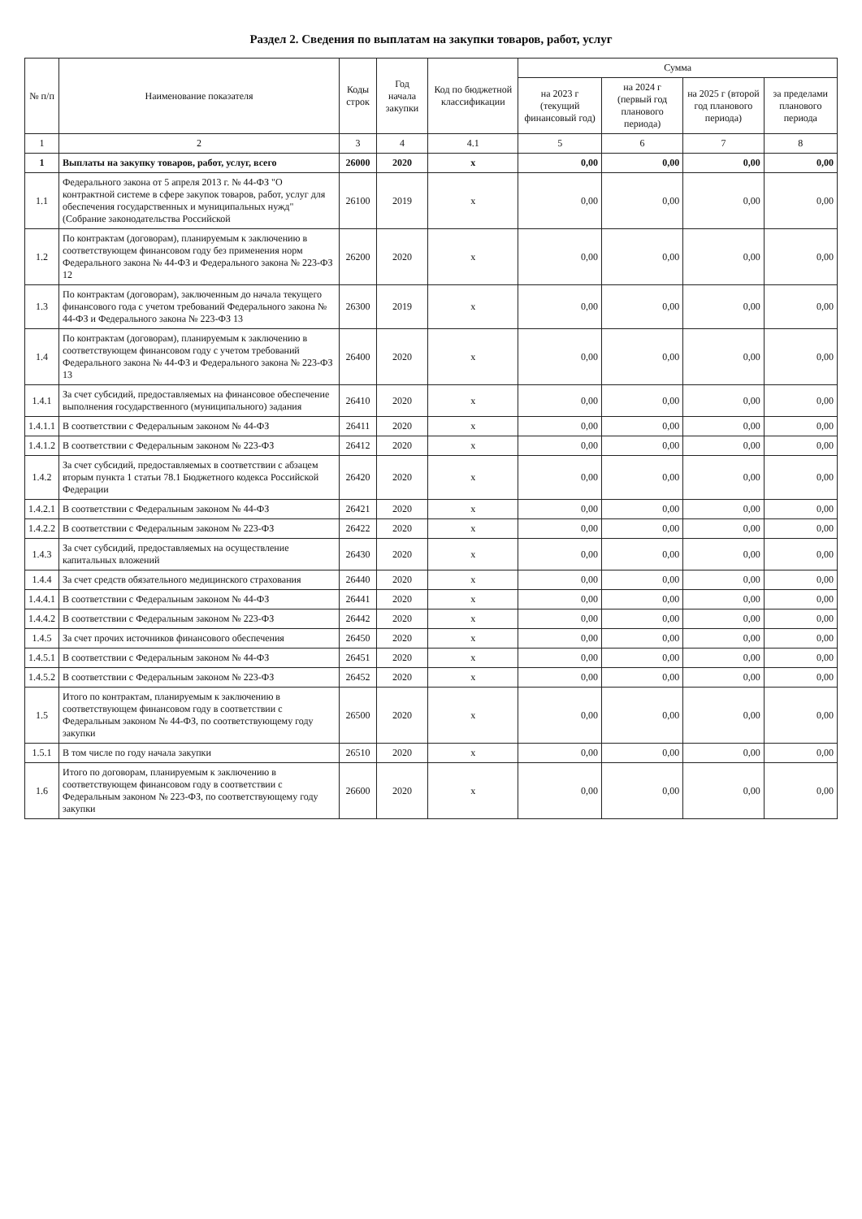Раздел 2. Сведения по выплатам на закупки товаров, работ, услуг
| № п/п | Наименование показателя | Коды строк | Год начала закупки | Код по бюджетной классификации | Сумма | | | |
| --- | --- | --- | --- | --- | --- | --- | --- | --- |
| | | | | | на 2023 г (текущий финансовый год) | на 2024 г (первый год планового периода) | на 2025 г (второй год планового периода) | за пределами планового периода |
| 1 | 2 | 3 | 4 | 4.1 | 5 | 6 | 7 | 8 |
| 1 | Выплаты на закупку товаров, работ, услуг, всего | 26000 | 2020 | x | 0,00 | 0,00 | 0,00 | 0,00 |
| 1.1 | Федерального закона от 5 апреля 2013 г. № 44-ФЗ "О контрактной системе в сфере закупок товаров, работ, услуг для обеспечения государственных и муниципальных нужд" (Собрание законодательства Российской | 26100 | 2019 | x | 0,00 | 0,00 | 0,00 | 0,00 |
| 1.2 | По контрактам (договорам), планируемым к заключению в соответствующем финансовом году без применения норм Федерального закона № 44-ФЗ и Федерального закона № 223-ФЗ 12 | 26200 | 2020 | x | 0,00 | 0,00 | 0,00 | 0,00 |
| 1.3 | По контрактам (договорам), заключенным до начала текущего финансового года с учетом требований Федерального закона № 44-ФЗ и Федерального закона № 223-ФЗ 13 | 26300 | 2019 | x | 0,00 | 0,00 | 0,00 | 0,00 |
| 1.4 | По контрактам (договорам), планируемым к заключению в соответствующем финансовом году с учетом требований Федерального закона № 44-ФЗ и Федерального закона № 223-ФЗ 13 | 26400 | 2020 | x | 0,00 | 0,00 | 0,00 | 0,00 |
| 1.4.1 | За счет субсидий, предоставляемых на финансовое обеспечение выполнения государственного (муниципального) задания | 26410 | 2020 | x | 0,00 | 0,00 | 0,00 | 0,00 |
| 1.4.1.1 | В соответствии с Федеральным законом № 44-ФЗ | 26411 | 2020 | x | 0,00 | 0,00 | 0,00 | 0,00 |
| 1.4.1.2 | В соответствии с Федеральным законом № 223-ФЗ | 26412 | 2020 | x | 0,00 | 0,00 | 0,00 | 0,00 |
| 1.4.2 | За счет субсидий, предоставляемых в соответствии с абзацем вторым пункта 1 статьи 78.1 Бюджетного кодекса Российской Федерации | 26420 | 2020 | x | 0,00 | 0,00 | 0,00 | 0,00 |
| 1.4.2.1 | В соответствии с Федеральным законом № 44-ФЗ | 26421 | 2020 | x | 0,00 | 0,00 | 0,00 | 0,00 |
| 1.4.2.2 | В соответствии с Федеральным законом № 223-ФЗ | 26422 | 2020 | x | 0,00 | 0,00 | 0,00 | 0,00 |
| 1.4.3 | За счет субсидий, предоставляемых на осуществление капитальных вложений | 26430 | 2020 | x | 0,00 | 0,00 | 0,00 | 0,00 |
| 1.4.4 | За счет средств обязательного медицинского страхования | 26440 | 2020 | x | 0,00 | 0,00 | 0,00 | 0,00 |
| 1.4.4.1 | В соответствии с Федеральным законом № 44-ФЗ | 26441 | 2020 | x | 0,00 | 0,00 | 0,00 | 0,00 |
| 1.4.4.2 | В соответствии с Федеральным законом № 223-ФЗ | 26442 | 2020 | x | 0,00 | 0,00 | 0,00 | 0,00 |
| 1.4.5 | За счет прочих источников финансового обеспечения | 26450 | 2020 | x | 0,00 | 0,00 | 0,00 | 0,00 |
| 1.4.5.1 | В соответствии с Федеральным законом № 44-ФЗ | 26451 | 2020 | x | 0,00 | 0,00 | 0,00 | 0,00 |
| 1.4.5.2 | В соответствии с Федеральным законом № 223-ФЗ | 26452 | 2020 | x | 0,00 | 0,00 | 0,00 | 0,00 |
| 1.5 | Итого по контрактам, планируемым к заключению в соответствующем финансовом году в соответствии с Федеральным законом № 44-ФЗ, по соответствующему году закупки | 26500 | 2020 | x | 0,00 | 0,00 | 0,00 | 0,00 |
| 1.5.1 | В том числе по году начала закупки | 26510 | 2020 | x | 0,00 | 0,00 | 0,00 | 0,00 |
| 1.6 | Итого по договорам, планируемым к заключению в соответствующем финансовом году в соответствии с Федеральным законом № 223-ФЗ, по соответствующему году закупки | 26600 | 2020 | x | 0,00 | 0,00 | 0,00 | 0,00 |